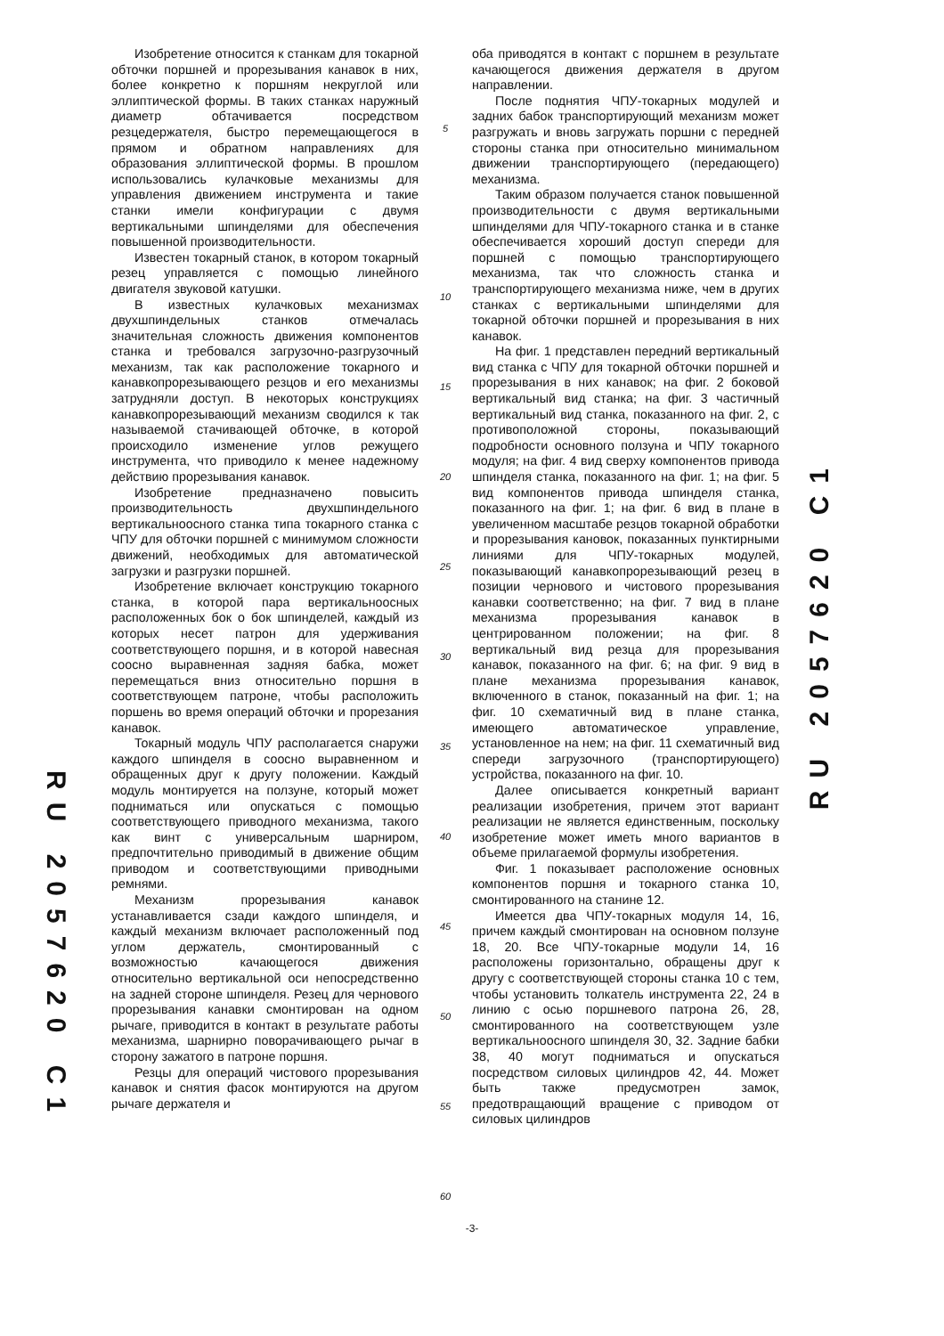RU 2057620 C1
Изобретение относится к станкам для токарной обточки поршней и прорезывания канавок в них, более конкретно к поршням некруглой или эллиптической формы. В таких станках наружный диаметр обтачивается посредством резцедержателя, быстро перемещающегося в прямом и обратном направлениях для образования эллиптической формы. В прошлом использовались кулачковые механизмы для управления движением инструмента и такие станки имели конфигурации с двумя вертикальными шпинделями для обеспечения повышенной производительности.
Известен токарный станок, в котором токарный резец управляется с помощью линейного двигателя звуковой катушки.
В известных кулачковых механизмах двухшпиндельных станков отмечалась значительная сложность движения компонентов станка и требовался загрузочно-разгрузочный механизм, так как расположение токарного и канавкопрорезывающего резцов и его механизмы затрудняли доступ. В некоторых конструкциях канавкопрорезывающий механизм сводился к так называемой стачивающей обточке, в которой происходило изменение углов режущего инструмента, что приводило к менее надежному действию прорезывания канавок.
Изобретение предназначено повысить производительность двухшпиндельного вертикальноосного станка типа токарного станка с ЧПУ для обточки поршней с минимумом сложности движений, необходимых для автоматической загрузки и разгрузки поршней.
Изобретение включает конструкцию токарного станка, в которой пара вертикальноосных расположенных бок о бок шпинделей, каждый из которых несет патрон для удерживания соответствующего поршня, и в которой навесная соосно выравненная задняя бабка, может перемещаться вниз относительно поршня в соответствующем патроне, чтобы расположить поршень во время операций обточки и прорезания канавок.
Токарный модуль ЧПУ располагается снаружи каждого шпинделя в соосно выравненном и обращенных друг к другу положении. Каждый модуль монтируется на ползуне, который может подниматься или опускаться с помощью соответствующего приводного механизма, такого как винт с универсальным шарниром, предпочтительно приводимый в движение общим приводом и соответствующими приводными ремнями.
Механизм прорезывания канавок устанавливается сзади каждого шпинделя, и каждый механизм включает расположенный под углом держатель, смонтированный с возможностью качающегося движения относительно вертикальной оси непосредственно на задней стороне шпинделя. Резец для чернового прорезывания канавки смонтирован на одном рычаге, приводится в контакт в результате работы механизма, шарнирно поворачивающего рычаг в сторону зажатого в патроне поршня.
Резцы для операций чистового прорезывания канавок и снятия фасок монтируются на другом рычаге держателя и
5
10
15
20
25
30
35
40
45
50
55
60
оба приводятся в контакт с поршнем в результате качающегося движения держателя в другом направлении.
После поднятия ЧПУ-токарных модулей и задних бабок транспортирующий механизм может разгружать и вновь загружать поршни с передней стороны станка при относительно минимальном движении транспортирующего (передающего) механизма.
Таким образом получается станок повышенной производительности с двумя вертикальными шпинделями для ЧПУ-токарного станка и в станке обеспечивается хороший доступ спереди для поршней с помощью транспортирующего механизма, так что сложность станка и транспортирующего механизма ниже, чем в других станках с вертикальными шпинделями для токарной обточки поршней и прорезывания в них канавок.
На фиг. 1 представлен передний вертикальный вид станка с ЧПУ для токарной обточки поршней и прорезывания в них канавок; на фиг. 2 боковой вертикальный вид станка; на фиг. 3 частичный вертикальный вид станка, показанного на фиг. 2, с противоположной стороны, показывающий подробности основного ползуна и ЧПУ токарного модуля; на фиг. 4 вид сверху компонентов привода шпинделя станка, показанного на фиг. 1; на фиг. 5 вид компонентов привода шпинделя станка, показанного на фиг. 1; на фиг. 6 вид в плане в увеличенном масштабе резцов токарной обработки и прорезывания кановок, показанных пунктирными линиями для ЧПУ-токарных модулей, показывающий канавкопрорезывающий резец в позиции чернового и чистового прорезывания канавки соответственно; на фиг. 7 вид в плане механизма прорезывания канавок в центрированном положении; на фиг. 8 вертикальный вид резца для прорезывания канавок, показанного на фиг. 6; на фиг. 9 вид в плане механизма прорезывания канавок, включенного в станок, показанный на фиг. 1; на фиг. 10 схематичный вид в плане станка, имеющего автоматическое управление, установленное на нем; на фиг. 11 схематичный вид спереди загрузочного (транспортирующего) устройства, показанного на фиг. 10.
Далее описывается конкретный вариант реализации изобретения, причем этот вариант реализации не является единственным, поскольку изобретение может иметь много вариантов в объеме прилагаемой формулы изобретения.
Фиг. 1 показывает расположение основных компонентов поршня и токарного станка 10, смонтированного на станине 12.
Имеется два ЧПУ-токарных модуля 14, 16, причем каждый смонтирован на основном ползуне 18, 20. Все ЧПУ-токарные модули 14, 16 расположены горизонтально, обращены друг к другу с соответствующей стороны станка 10 с тем, чтобы установить толкатель инструмента 22, 24 в линию с осью поршневого патрона 26, 28, смонтированного на соответствующем узле вертикальноосного шпинделя 30, 32. Задние бабки 38, 40 могут подниматься и опускаться посредством силовых цилиндров 42, 44. Может быть также предусмотрен замок, предотвращающий вращение с приводом от силовых цилиндров
RU 2057620 C1
-3-